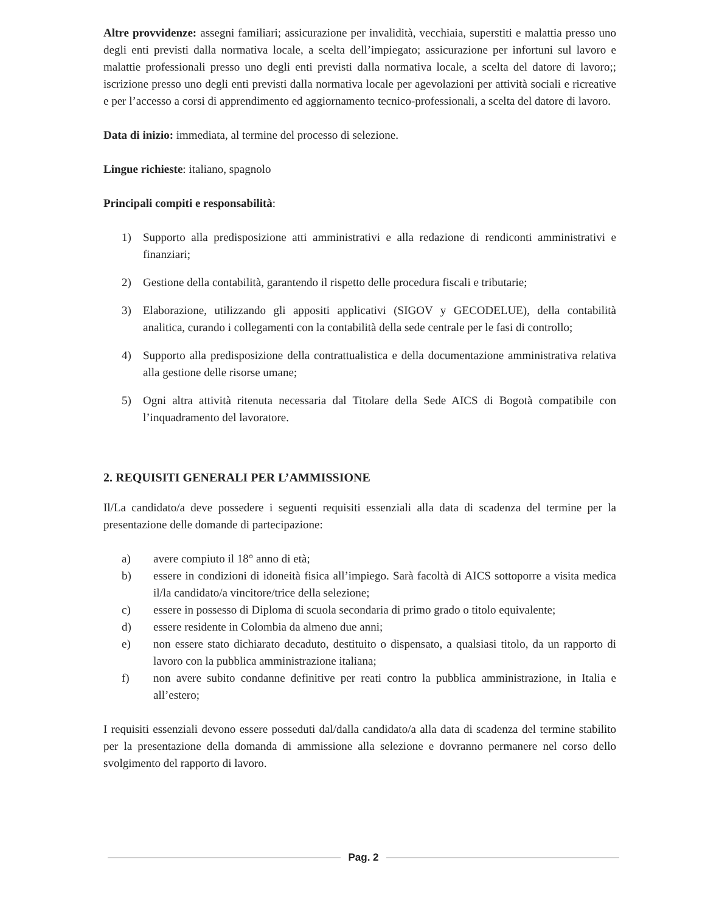Altre provvidenze: assegni familiari; assicurazione per invalidità, vecchiaia, superstiti e malattia presso uno degli enti previsti dalla normativa locale, a scelta dell’impiegato; assicurazione per infortuni sul lavoro e malattie professionali presso uno degli enti previsti dalla normativa locale, a scelta del datore di lavoro;; iscrizione presso uno degli enti previsti dalla normativa locale per agevolazioni per attività sociali e ricreative e per l’accesso a corsi di apprendimento ed aggiornamento tecnico-professionali, a scelta del datore di lavoro.
Data di inizio: immediata, al termine del processo di selezione.
Lingue richieste: italiano, spagnolo
Principali compiti e responsabilità:
1) Supporto alla predisposizione atti amministrativi e alla redazione di rendiconti amministrativi e finanziari;
2) Gestione della contabilità, garantendo il rispetto delle procedura fiscali e tributarie;
3) Elaborazione, utilizzando gli appositi applicativi (SIGOV y GECODELUE), della contabilità analitica, curando i collegamenti con la contabilità della sede centrale per le fasi di controllo;
4) Supporto alla predisposizione della contrattualistica e della documentazione amministrativa relativa alla gestione delle risorse umane;
5) Ogni altra attività ritenuta necessaria dal Titolare della Sede AICS di Bogotà compatibile con l’inquadramento del lavoratore.
2. REQUISITI GENERALI PER L’AMMISSIONE
Il/La candidato/a deve possedere i seguenti requisiti essenziali alla data di scadenza del termine per la presentazione delle domande di partecipazione:
a) avere compiuto il 18° anno di età;
b) essere in condizioni di idoneità fisica all’impiego. Sarà facoltà di AICS sottoporre a visita medica il/la candidato/a vincitore/trice della selezione;
c) essere in possesso di Diploma di scuola secondaria di primo grado o titolo equivalente;
d) essere residente in Colombia da almeno due anni;
e) non essere stato dichiarato decaduto, destituito o dispensato, a qualsiasi titolo, da un rapporto di lavoro con la pubblica amministrazione italiana;
f) non avere subito condanne definitive per reati contro la pubblica amministrazione, in Italia e all’estero;
I requisiti essenziali devono essere posseduti dal/dalla candidato/a alla data di scadenza del termine stabilito per la presentazione della domanda di ammissione alla selezione e dovranno permanere nel corso dello svolgimento del rapporto di lavoro.
Pag. 2